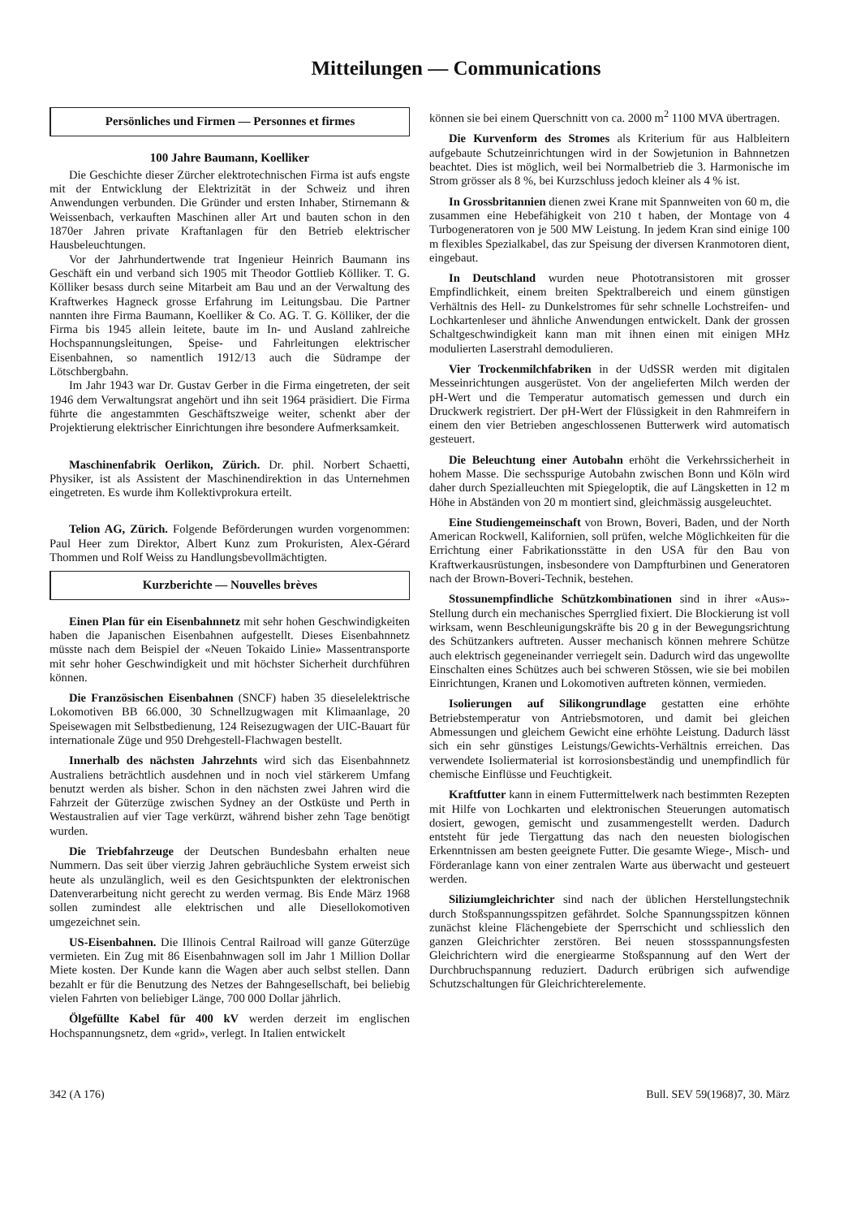Mitteilungen — Communications
Persönliches und Firmen — Personnes et firmes
100 Jahre Baumann, Koelliker
Die Geschichte dieser Zürcher elektrotechnischen Firma ist aufs engste mit der Entwicklung der Elektrizität in der Schweiz und ihren Anwendungen verbunden. Die Gründer und ersten Inhaber, Stirnemann & Weissenbach, verkauften Maschinen aller Art und bauten schon in den 1870er Jahren private Kraftanlagen für den Betrieb elektrischer Hausbeleuchtungen.
Vor der Jahrhundertwende trat Ingenieur Heinrich Baumann ins Geschäft ein und verband sich 1905 mit Theodor Gottlieb Kölliker. T. G. Kölliker besass durch seine Mitarbeit am Bau und an der Verwaltung des Kraftwerkes Hagneck grosse Erfahrung im Leitungsbau. Die Partner nannten ihre Firma Baumann, Koelliker & Co. AG. T. G. Kölliker, der die Firma bis 1945 allein leitete, baute im In- und Ausland zahlreiche Hochspannungsleitungen, Speise- und Fahrleitungen elektrischer Eisenbahnen, so namentlich 1912/13 auch die Südrampe der Lötschbergbahn.
Im Jahr 1943 war Dr. Gustav Gerber in die Firma eingetreten, der seit 1946 dem Verwaltungsrat angehört und ihn seit 1964 präsidiert. Die Firma führte die angestammten Geschäftszweige weiter, schenkt aber der Projektierung elektrischer Einrichtungen ihre besondere Aufmerksamkeit.
Maschinenfabrik Oerlikon, Zürich. Dr. phil. Norbert Schaetti, Physiker, ist als Assistent der Maschinendirektion in das Unternehmen eingetreten. Es wurde ihm Kollektivprokura erteilt.
Telion AG, Zürich. Folgende Beförderungen wurden vorgenommen: Paul Heer zum Direktor, Albert Kunz zum Prokuristen, Alex-Gérard Thommen und Rolf Weiss zu Handlungsbevollmächtigten.
Kurzberichte — Nouvelles brèves
Einen Plan für ein Eisenbahnnetz mit sehr hohen Geschwindigkeiten haben die Japanischen Eisenbahnen aufgestellt. Dieses Eisenbahnnetz müsste nach dem Beispiel der «Neuen Tokaido Linie» Massentransporte mit sehr hoher Geschwindigkeit und mit höchster Sicherheit durchführen können.
Die Französischen Eisenbahnen (SNCF) haben 35 dieselelektrische Lokomotiven BB 66.000, 30 Schnellzugwagen mit Klimaanlage, 20 Speisewagen mit Selbstbedienung, 124 Reisezugwagen der UIC-Bauart für internationale Züge und 950 Drehgestell-Flachwagen bestellt.
Innerhalb des nächsten Jahrzehnts wird sich das Eisenbahnnetz Australiens beträchtlich ausdehnen und in noch viel stärkerem Umfang benutzt werden als bisher. Schon in den nächsten zwei Jahren wird die Fahrzeit der Güterzüge zwischen Sydney an der Ostküste und Perth in Westaustralien auf vier Tage verkürzt, während bisher zehn Tage benötigt wurden.
Die Triebfahrzeuge der Deutschen Bundesbahn erhalten neue Nummern. Das seit über vierzig Jahren gebräuchliche System erweist sich heute als unzulänglich, weil es den Gesichtspunkten der elektronischen Datenverarbeitung nicht gerecht zu werden vermag. Bis Ende März 1968 sollen zumindest alle elektrischen und alle Diesellokomotiven umgezeichnet sein.
US-Eisenbahnen. Die Illinois Central Railroad will ganze Güterzüge vermieten. Ein Zug mit 86 Eisenbahnwagen soll im Jahr 1 Million Dollar Miete kosten. Der Kunde kann die Wagen aber auch selbst stellen. Dann bezahlt er für die Benutzung des Netzes der Bahngesellschaft, bei beliebig vielen Fahrten von beliebiger Länge, 700 000 Dollar jährlich.
Ölgefüllte Kabel für 400 kV werden derzeit im englischen Hochspannungsnetz, dem «grid», verlegt. In Italien entwickelt
können sie bei einem Querschnitt von ca. 2000 m<sup>2</sup> 1100 MVA übertragen.
Die Kurvenform des Stromes als Kriterium für aus Halbleitern aufgebaute Schutzeinrichtungen wird in der Sowjetunion in Bahnnetzen beachtet. Dies ist möglich, weil bei Normalbetrieb die 3. Harmonische im Strom grösser als 8 %, bei Kurzschluss jedoch kleiner als 4 % ist.
In Grossbritannien dienen zwei Krane mit Spannweiten von 60 m, die zusammen eine Hebefähigkeit von 210 t haben, der Montage von 4 Turbogeneratoren von je 500 MW Leistung. In jedem Kran sind einige 100 m flexibles Spezialkabel, das zur Speisung der diversen Kranmotoren dient, eingebaut.
In Deutschland wurden neue Phototransistoren mit grosser Empfindlichkeit, einem breiten Spektralbereich und einem günstigen Verhältnis des Hell- zu Dunkelstromes für sehr schnelle Lochstreifen- und Lochkartenleser und ähnliche Anwendungen entwickelt. Dank der grossen Schaltgeschwindigkeit kann man mit ihnen einen mit einigen MHz modulierten Laserstrahl demodulieren.
Vier Trockenmilchfabriken in der UdSSR werden mit digitalen Messeinrichtungen ausgerüstet. Von der angelieferten Milch werden der pH-Wert und die Temperatur automatisch gemessen und durch ein Druckwerk registriert. Der pH-Wert der Flüssigkeit in den Rahmreifern in einem den vier Betrieben angeschlossenen Butterwerk wird automatisch gesteuert.
Die Beleuchtung einer Autobahn erhöht die Verkehrssicherheit in hohem Masse. Die sechsspurige Autobahn zwischen Bonn und Köln wird daher durch Spezialleuchten mit Spiegeloptik, die auf Längsketten in 12 m Höhe in Abständen von 20 m montiert sind, gleichmässig ausgeleuchtet.
Eine Studiengemeinschaft von Brown, Boveri, Baden, und der North American Rockwell, Kalifornien, soll prüfen, welche Möglichkeiten für die Errichtung einer Fabrikationsstätte in den USA für den Bau von Kraftwerkausrüstungen, insbesondere von Dampfturbinen und Generatoren nach der Brown-Boveri-Technik, bestehen.
Stossunempfindliche Schützkombinationen sind in ihrer «Aus»-Stellung durch ein mechanisches Sperrglied fixiert. Die Blockierung ist voll wirksam, wenn Beschleunigungskräfte bis 20 g in der Bewegungsrichtung des Schützankers auftreten. Ausser mechanisch können mehrere Schütze auch elektrisch gegeneinander verriegelt sein. Dadurch wird das ungewollte Einschalten eines Schützes auch bei schweren Stössen, wie sie bei mobilen Einrichtungen, Kranen und Lokomotiven auftreten können, vermieden.
Isolierungen auf Silikongrundlage gestatten eine erhöhte Betriebstemperatur von Antriebsmotoren, und damit bei gleichen Abmessungen und gleichem Gewicht eine erhöhte Leistung. Dadurch lässt sich ein sehr günstiges Leistungs/Gewichts-Verhältnis erreichen. Das verwendete Isoliermaterial ist korrosionsbeständig und unempfindlich für chemische Einflüsse und Feuchtigkeit.
Kraftfutter kann in einem Futtermittelwerk nach bestimmten Rezepten mit Hilfe von Lochkarten und elektronischen Steuerungen automatisch dosiert, gewogen, gemischt und zusammengestellt werden. Dadurch entsteht für jede Tiergattung das nach den neuesten biologischen Erkenntnissen am besten geeignete Futter. Die gesamte Wiege-, Misch- und Förderanlage kann von einer zentralen Warte aus überwacht und gesteuert werden.
Siliziumgleichrichter sind nach der üblichen Herstellungstechnik durch Stoßspannungsspitzen gefährdet. Solche Spannungsspitzen können zunächst kleine Flächengebiete der Sperrschicht und schliesslich den ganzen Gleichrichter zerstören. Bei neuen stossspannungsfesten Gleichrichtern wird die energiearme Stoßspannung auf den Wert der Durchbruchspannung reduziert. Dadurch erübrigen sich aufwendige Schutzschaltungen für Gleichrichterelemente.
342 (A 176) Bull. SEV 59(1968)7, 30. März